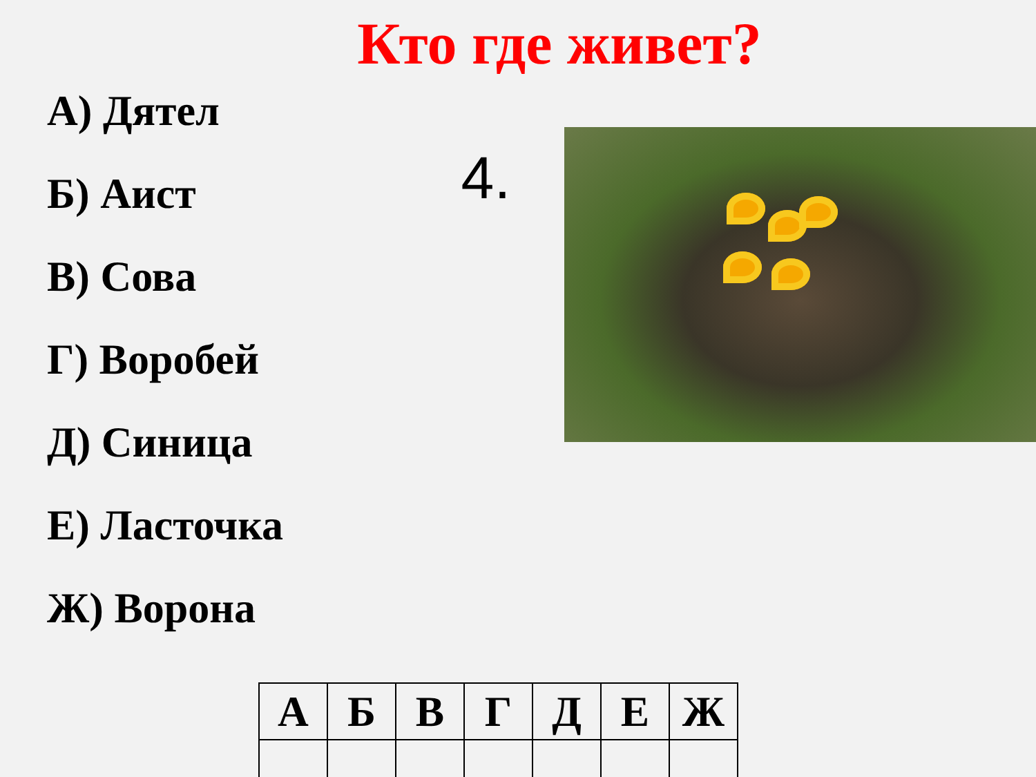Кто где живет?
А) Дятел
Б) Аист
В) Сова
Г) Воробей
Д) Синица
Е) Ласточка
Ж) Ворона
4.
| А | Б | В | Г | Д | Е | Ж |
| --- | --- | --- | --- | --- | --- | --- |